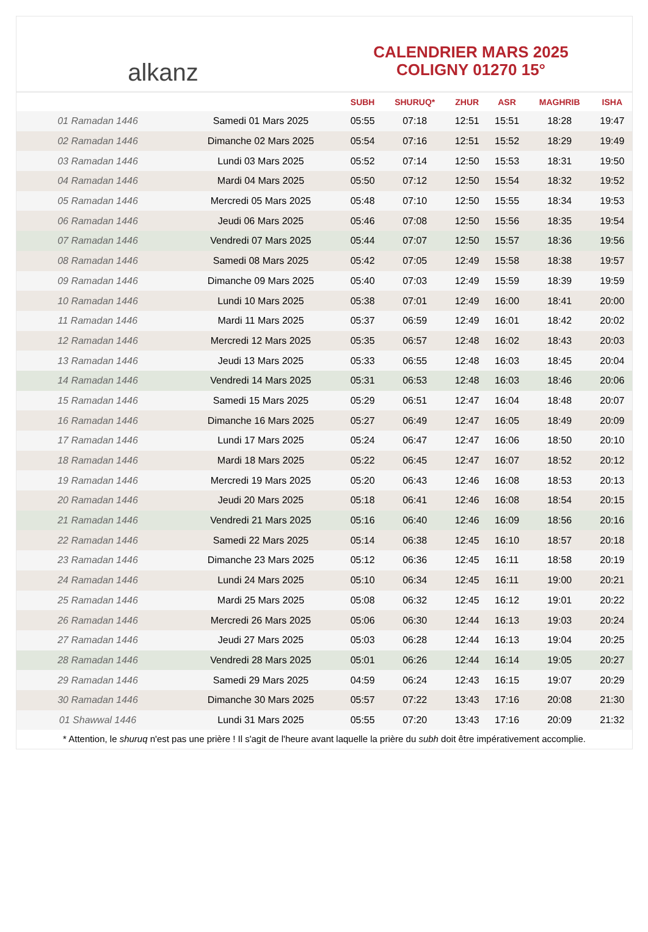alkanz
CALENDRIER MARS 2025
COLIGNY 01270 15°
| | | SUBH | SHURUQ* | ZHUR | ASR | MAGHRIB | ISHA |
| --- | --- | --- | --- | --- | --- | --- | --- |
| 01 Ramadan 1446 | Samedi 01 Mars 2025 | 05:55 | 07:18 | 12:51 | 15:51 | 18:28 | 19:47 |
| 02 Ramadan 1446 | Dimanche 02 Mars 2025 | 05:54 | 07:16 | 12:51 | 15:52 | 18:29 | 19:49 |
| 03 Ramadan 1446 | Lundi 03 Mars 2025 | 05:52 | 07:14 | 12:50 | 15:53 | 18:31 | 19:50 |
| 04 Ramadan 1446 | Mardi 04 Mars 2025 | 05:50 | 07:12 | 12:50 | 15:54 | 18:32 | 19:52 |
| 05 Ramadan 1446 | Mercredi 05 Mars 2025 | 05:48 | 07:10 | 12:50 | 15:55 | 18:34 | 19:53 |
| 06 Ramadan 1446 | Jeudi 06 Mars 2025 | 05:46 | 07:08 | 12:50 | 15:56 | 18:35 | 19:54 |
| 07 Ramadan 1446 | Vendredi 07 Mars 2025 | 05:44 | 07:07 | 12:50 | 15:57 | 18:36 | 19:56 |
| 08 Ramadan 1446 | Samedi 08 Mars 2025 | 05:42 | 07:05 | 12:49 | 15:58 | 18:38 | 19:57 |
| 09 Ramadan 1446 | Dimanche 09 Mars 2025 | 05:40 | 07:03 | 12:49 | 15:59 | 18:39 | 19:59 |
| 10 Ramadan 1446 | Lundi 10 Mars 2025 | 05:38 | 07:01 | 12:49 | 16:00 | 18:41 | 20:00 |
| 11 Ramadan 1446 | Mardi 11 Mars 2025 | 05:37 | 06:59 | 12:49 | 16:01 | 18:42 | 20:02 |
| 12 Ramadan 1446 | Mercredi 12 Mars 2025 | 05:35 | 06:57 | 12:48 | 16:02 | 18:43 | 20:03 |
| 13 Ramadan 1446 | Jeudi 13 Mars 2025 | 05:33 | 06:55 | 12:48 | 16:03 | 18:45 | 20:04 |
| 14 Ramadan 1446 | Vendredi 14 Mars 2025 | 05:31 | 06:53 | 12:48 | 16:03 | 18:46 | 20:06 |
| 15 Ramadan 1446 | Samedi 15 Mars 2025 | 05:29 | 06:51 | 12:47 | 16:04 | 18:48 | 20:07 |
| 16 Ramadan 1446 | Dimanche 16 Mars 2025 | 05:27 | 06:49 | 12:47 | 16:05 | 18:49 | 20:09 |
| 17 Ramadan 1446 | Lundi 17 Mars 2025 | 05:24 | 06:47 | 12:47 | 16:06 | 18:50 | 20:10 |
| 18 Ramadan 1446 | Mardi 18 Mars 2025 | 05:22 | 06:45 | 12:47 | 16:07 | 18:52 | 20:12 |
| 19 Ramadan 1446 | Mercredi 19 Mars 2025 | 05:20 | 06:43 | 12:46 | 16:08 | 18:53 | 20:13 |
| 20 Ramadan 1446 | Jeudi 20 Mars 2025 | 05:18 | 06:41 | 12:46 | 16:08 | 18:54 | 20:15 |
| 21 Ramadan 1446 | Vendredi 21 Mars 2025 | 05:16 | 06:40 | 12:46 | 16:09 | 18:56 | 20:16 |
| 22 Ramadan 1446 | Samedi 22 Mars 2025 | 05:14 | 06:38 | 12:45 | 16:10 | 18:57 | 20:18 |
| 23 Ramadan 1446 | Dimanche 23 Mars 2025 | 05:12 | 06:36 | 12:45 | 16:11 | 18:58 | 20:19 |
| 24 Ramadan 1446 | Lundi 24 Mars 2025 | 05:10 | 06:34 | 12:45 | 16:11 | 19:00 | 20:21 |
| 25 Ramadan 1446 | Mardi 25 Mars 2025 | 05:08 | 06:32 | 12:45 | 16:12 | 19:01 | 20:22 |
| 26 Ramadan 1446 | Mercredi 26 Mars 2025 | 05:06 | 06:30 | 12:44 | 16:13 | 19:03 | 20:24 |
| 27 Ramadan 1446 | Jeudi 27 Mars 2025 | 05:03 | 06:28 | 12:44 | 16:13 | 19:04 | 20:25 |
| 28 Ramadan 1446 | Vendredi 28 Mars 2025 | 05:01 | 06:26 | 12:44 | 16:14 | 19:05 | 20:27 |
| 29 Ramadan 1446 | Samedi 29 Mars 2025 | 04:59 | 06:24 | 12:43 | 16:15 | 19:07 | 20:29 |
| 30 Ramadan 1446 | Dimanche 30 Mars 2025 | 05:57 | 07:22 | 13:43 | 17:16 | 20:08 | 21:30 |
| 01 Shawwal 1446 | Lundi 31 Mars 2025 | 05:55 | 07:20 | 13:43 | 17:16 | 20:09 | 21:32 |
* Attention, le shuruq n'est pas une prière ! Il s'agit de l'heure avant laquelle la prière du subh doit être impérativement accomplie.